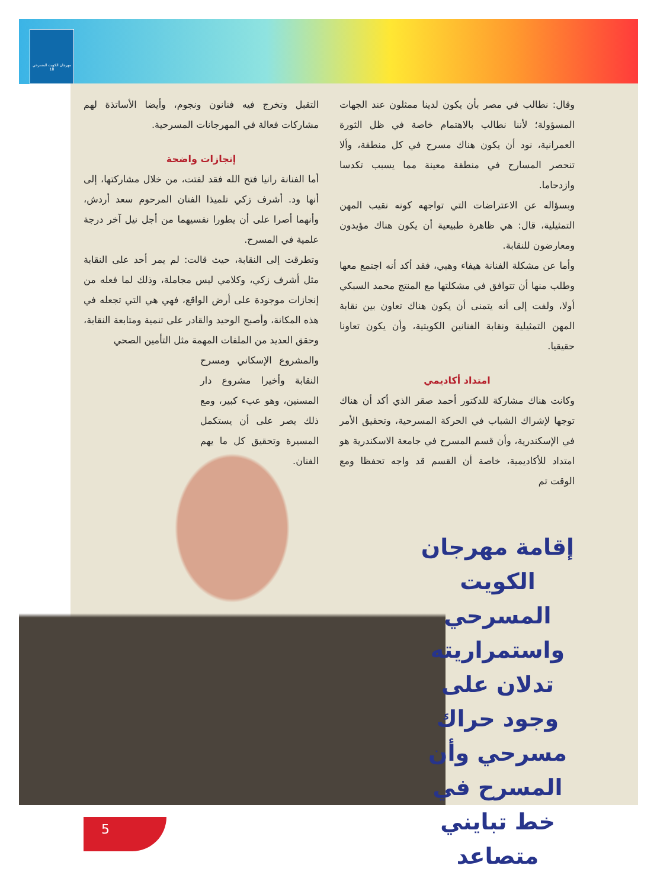مهرجان الكويت المسرحي 18
وقال: نطالب في مصر بأن يكون لدينا ممثلون عند الجهات المسؤولة؛ لأننا نطالب بالاهتمام خاصة في ظل الثورة العمرانية، نود أن يكون هناك مسرح في كل منطقة، وألا تنحصر المسارح في منطقة معينة مما يسبب تكدسا وازدحاما.
وبسؤاله عن الاعتراضات التي تواجهه كونه نقيب المهن التمثيلية، قال: هي ظاهرة طبيعية أن يكون هناك مؤيدون ومعارضون للنقابة.
وأما عن مشكلة الفنانة هيفاء وهبي، فقد أكد أنه اجتمع معها وطلب منها أن تتوافق في مشكلتها مع المنتج محمد السبكي أولا، ولفت إلى أنه يتمنى أن يكون هناك تعاون بين نقابة المهن التمثيلية ونقابة الفنانين الكويتية، وأن يكون تعاونا حقيقيا.
امتداد أكاديمي
وكانت هناك مشاركة للدكتور أحمد صقر الذي أكد أن هناك توجها لإشراك الشباب في الحركة المسرحية، وتحقيق الأمر في الإسكندرية، وأن قسم المسرح في جامعة الاسكندرية هو امتداد للأكاديمية، خاصة أن القسم قد واجه تحفظا ومع الوقت تم
التقبل وتخرج فيه فنانون ونجوم، وأيضا الأساتذة لهم مشاركات فعالة في المهرجانات المسرحية.
إنجازات واضحة
أما الفنانة رانيا فتح الله فقد لفتت، من خلال مشاركتها، إلى أنها ود. أشرف زكي تلميذا الفنان المرحوم سعد أردش، وأنهما أصرا على أن يطورا نفسيهما من أجل نيل آخر درجة علمية في المسرح.
وتطرقت إلى النقابة، حيث قالت: لم يمر أحد على النقابة مثل أشرف زكي، وكلامي ليس مجاملة، وذلك لما فعله من إنجازات موجودة على أرض الواقع، فهي هي التي تجعله في هذه المكانة، وأصبح الوحيد والقادر على تنمية ومتابعة النقابة، وحقق العديد من الملفات المهمة مثل التأمين الصحي
والمشروع الإسكاني ومسرح النقابة وأخيرا مشروع دار المسنين، وهو عبء كبير، ومع ذلك يصر على أن يستكمل المسيرة وتحقيق كل ما يهم الفنان.
إقامة مهرجان الكويت المسرحي واستمراريته تدلان على وجود حراك مسرحي وأن المسرح في خط تبايني متصاعد
5